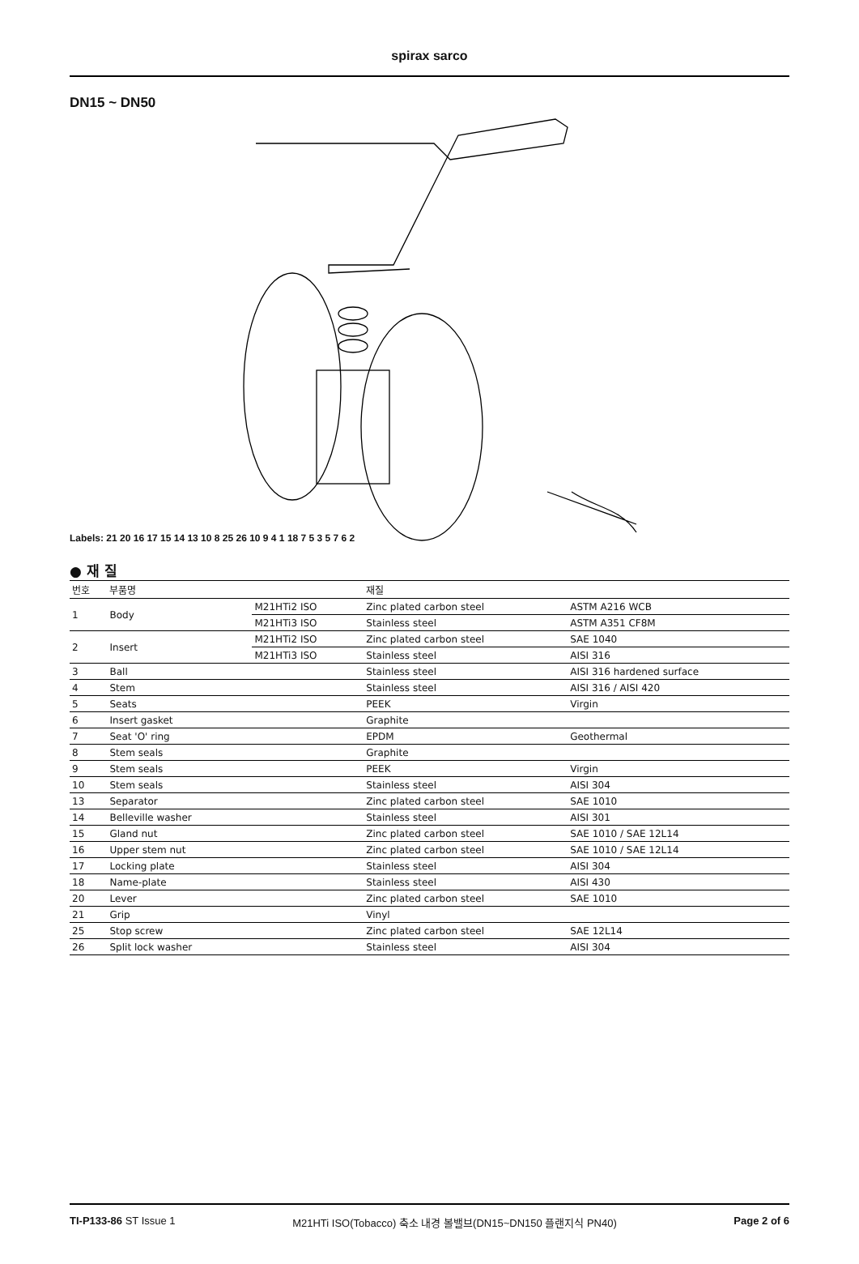spirax sarco
DN15 ~ DN50
21
Labels: 21 20 16 17 15 14 13 10 8 25 26 10 9 4 1 18 7 5 3 5 7 6 2
● 재 질
| 번호 | 부품명 | | 재질 | |
| --- | --- | --- | --- | --- |
| 1 | Body | M21HTi2 ISO | Zinc plated carbon steel | ASTM A216 WCB |
| | | M21HTi3 ISO | Stainless steel | ASTM A351 CF8M |
| 2 | Insert | M21HTi2 ISO | Zinc plated carbon steel | SAE 1040 |
| | | M21HTi3 ISO | Stainless steel | AISI 316 |
| 3 | Ball | | Stainless steel | AISI 316 hardened surface |
| 4 | Stem | | Stainless steel | AISI 316 / AISI 420 |
| 5 | Seats | | PEEK | Virgin |
| 6 | Insert gasket | | Graphite | |
| 7 | Seat 'O' ring | | EPDM | Geothermal |
| 8 | Stem seals | | Graphite | |
| 9 | Stem seals | | PEEK | Virgin |
| 10 | Stem seals | | Stainless steel | AISI 304 |
| 13 | Separator | | Zinc plated carbon steel | SAE 1010 |
| 14 | Belleville washer | | Stainless steel | AISI 301 |
| 15 | Gland nut | | Zinc plated carbon steel | SAE 1010 / SAE 12L14 |
| 16 | Upper stem nut | | Zinc plated carbon steel | SAE 1010 / SAE 12L14 |
| 17 | Locking plate | | Stainless steel | AISI 304 |
| 18 | Name-plate | | Stainless steel | AISI 430 |
| 20 | Lever | | Zinc plated carbon steel | SAE 1010 |
| 21 | Grip | | Vinyl | |
| 25 | Stop screw | | Zinc plated carbon steel | SAE 12L14 |
| 26 | Split lock washer | | Stainless steel | AISI 304 |
TI-P133-86 ST Issue 1 M21HTi ISO(Tobacco) 축소 내경 볼밸브(DN15~DN150 플랜지식 PN40) Page 2 of 6